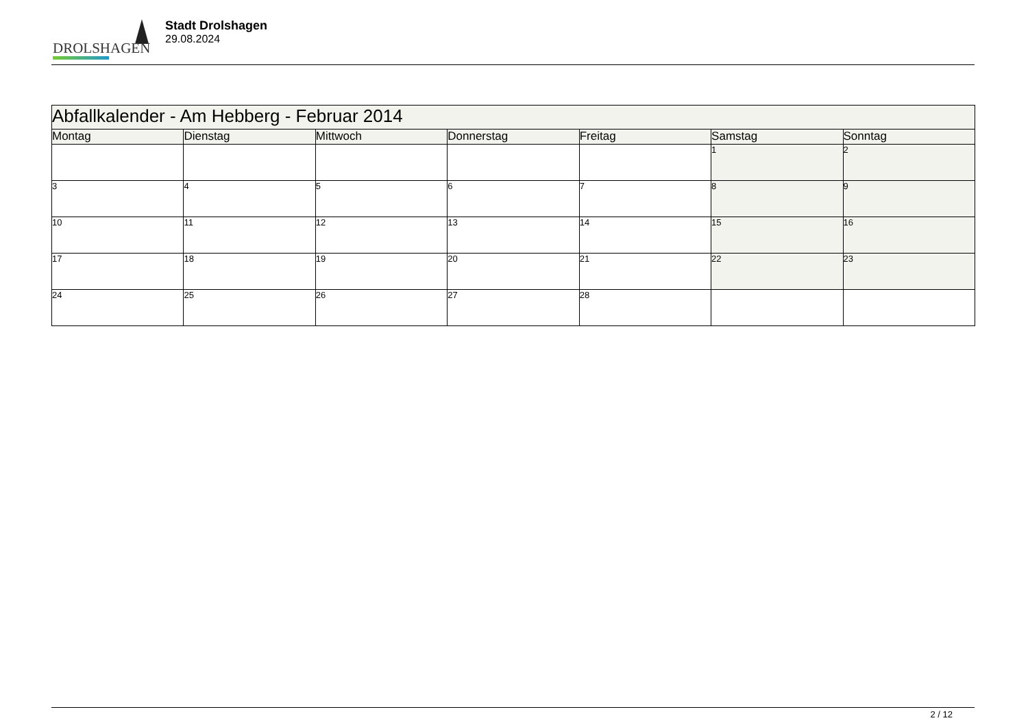DROLSHAGEN
Stadt Drolshagen
29.08.2024
| Abfallkalender - Am Hebberg - Februar 2014 | | | | | | |
| --- | --- | --- | --- | --- | --- | --- |
| Montag | Dienstag | Mittwoch | Donnerstag | Freitag | Samstag | Sonntag |
| | | | | | 1 | 2 |
| 3 | 4 | 5 | 6 | 7 | 8 | 9 |
| 10 | 11 | 12 | 13 | 14 | 15 | 16 |
| 17 | 18 | 19 | 20 | 21 | 22 | 23 |
| 24 | 25 | 26 | 27 | 28 | | |
2 / 12